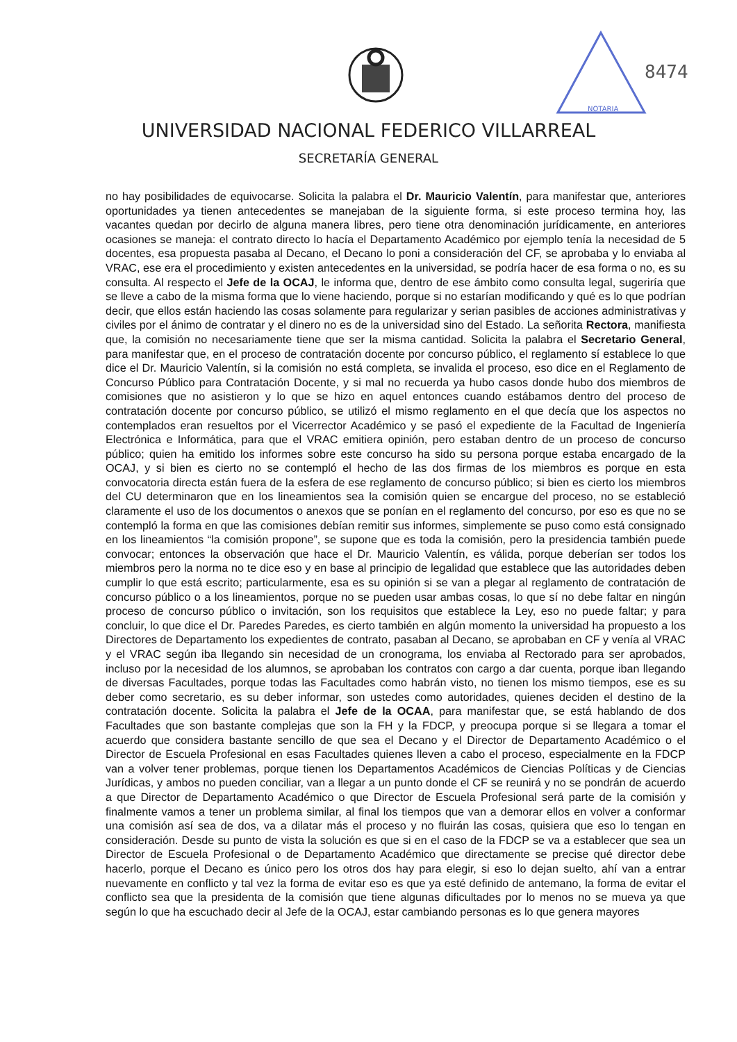NOTARIA
8474
UNIVERSIDAD NACIONAL FEDERICO VILLARREAL
SECRETARÍA GENERAL
no hay posibilidades de equivocarse. Solicita la palabra el Dr. Mauricio Valentín, para manifestar que, anteriores oportunidades ya tienen antecedentes se manejaban de la siguiente forma, si este proceso termina hoy, las vacantes quedan por decirlo de alguna manera libres, pero tiene otra denominación jurídicamente, en anteriores ocasiones se maneja: el contrato directo lo hacía el Departamento Académico por ejemplo tenía la necesidad de 5 docentes, esa propuesta pasaba al Decano, el Decano lo poni a consideración del CF, se aprobaba y lo enviaba al VRAC, ese era el procedimiento y existen antecedentes en la universidad, se podría hacer de esa forma o no, es su consulta. Al respecto el Jefe de la OCAJ, le informa que, dentro de ese ámbito como consulta legal, sugeriría que se lleve a cabo de la misma forma que lo viene haciendo, porque si no estarían modificando y qué es lo que podrían decir, que ellos están haciendo las cosas solamente para regularizar y serian pasibles de acciones administrativas y civiles por el ánimo de contratar y el dinero no es de la universidad sino del Estado. La señorita Rectora, manifiesta que, la comisión no necesariamente tiene que ser la misma cantidad. Solicita la palabra el Secretario General, para manifestar que, en el proceso de contratación docente por concurso público, el reglamento sí establece lo que dice el Dr. Mauricio Valentín, si la comisión no está completa, se invalida el proceso, eso dice en el Reglamento de Concurso Público para Contratación Docente, y si mal no recuerda ya hubo casos donde hubo dos miembros de comisiones que no asistieron y lo que se hizo en aquel entonces cuando estábamos dentro del proceso de contratación docente por concurso público, se utilizó el mismo reglamento en el que decía que los aspectos no contemplados eran resueltos por el Vicerrector Académico y se pasó el expediente de la Facultad de Ingeniería Electrónica e Informática, para que el VRAC emitiera opinión, pero estaban dentro de un proceso de concurso público; quien ha emitido los informes sobre este concurso ha sido su persona porque estaba encargado de la OCAJ, y si bien es cierto no se contempló el hecho de las dos firmas de los miembros es porque en esta convocatoria directa están fuera de la esfera de ese reglamento de concurso público; si bien es cierto los miembros del CU determinaron que en los lineamientos sea la comisión quien se encargue del proceso, no se estableció claramente el uso de los documentos o anexos que se ponían en el reglamento del concurso, por eso es que no se contempló la forma en que las comisiones debían remitir sus informes, simplemente se puso como está consignado en los lineamientos “la comisión propone”, se supone que es toda la comisión, pero la presidencia también puede convocar; entonces la observación que hace el Dr. Mauricio Valentín, es válida, porque deberían ser todos los miembros pero la norma no te dice eso y en base al principio de legalidad que establece que las autoridades deben cumplir lo que está escrito; particularmente, esa es su opinión si se van a plegar al reglamento de contratación de concurso público o a los lineamientos, porque no se pueden usar ambas cosas, lo que sí no debe faltar en ningún proceso de concurso público o invitación, son los requisitos que establece la Ley, eso no puede faltar; y para concluir, lo que dice el Dr. Paredes Paredes, es cierto también en algún momento la universidad ha propuesto a los Directores de Departamento los expedientes de contrato, pasaban al Decano, se aprobaban en CF y venía al VRAC y el VRAC según iba llegando sin necesidad de un cronograma, los enviaba al Rectorado para ser aprobados, incluso por la necesidad de los alumnos, se aprobaban los contratos con cargo a dar cuenta, porque iban llegando de diversas Facultades, porque todas las Facultades como habrán visto, no tienen los mismo tiempos, ese es su deber como secretario, es su deber informar, son ustedes como autoridades, quienes deciden el destino de la contratación docente. Solicita la palabra el Jefe de la OCAA, para manifestar que, se está hablando de dos Facultades que son bastante complejas que son la FH y la FDCP, y preocupa porque si se llegara a tomar el acuerdo que considera bastante sencillo de que sea el Decano y el Director de Departamento Académico o el Director de Escuela Profesional en esas Facultades quienes lleven a cabo el proceso, especialmente en la FDCP van a volver tener problemas, porque tienen los Departamentos Académicos de Ciencias Políticas y de Ciencias Jurídicas, y ambos no pueden conciliar, van a llegar a un punto donde el CF se reunirá y no se pondrán de acuerdo a que Director de Departamento Académico o que Director de Escuela Profesional será parte de la comisión y finalmente vamos a tener un problema similar, al final los tiempos que van a demorar ellos en volver a conformar una comisión así sea de dos, va a dilatar más el proceso y no fluirán las cosas, quisiera que eso lo tengan en consideración. Desde su punto de vista la solución es que si en el caso de la FDCP se va a establecer que sea un Director de Escuela Profesional o de Departamento Académico que directamente se precise qué director debe hacerlo, porque el Decano es único pero los otros dos hay para elegir, si eso lo dejan suelto, ahí van a entrar nuevamente en conflicto y tal vez la forma de evitar eso es que ya esté definido de antemano, la forma de evitar el conflicto sea que la presidenta de la comisión que tiene algunas dificultades por lo menos no se mueva ya que según lo que ha escuchado decir al Jefe de la OCAJ, estar cambiando personas es lo que genera mayores